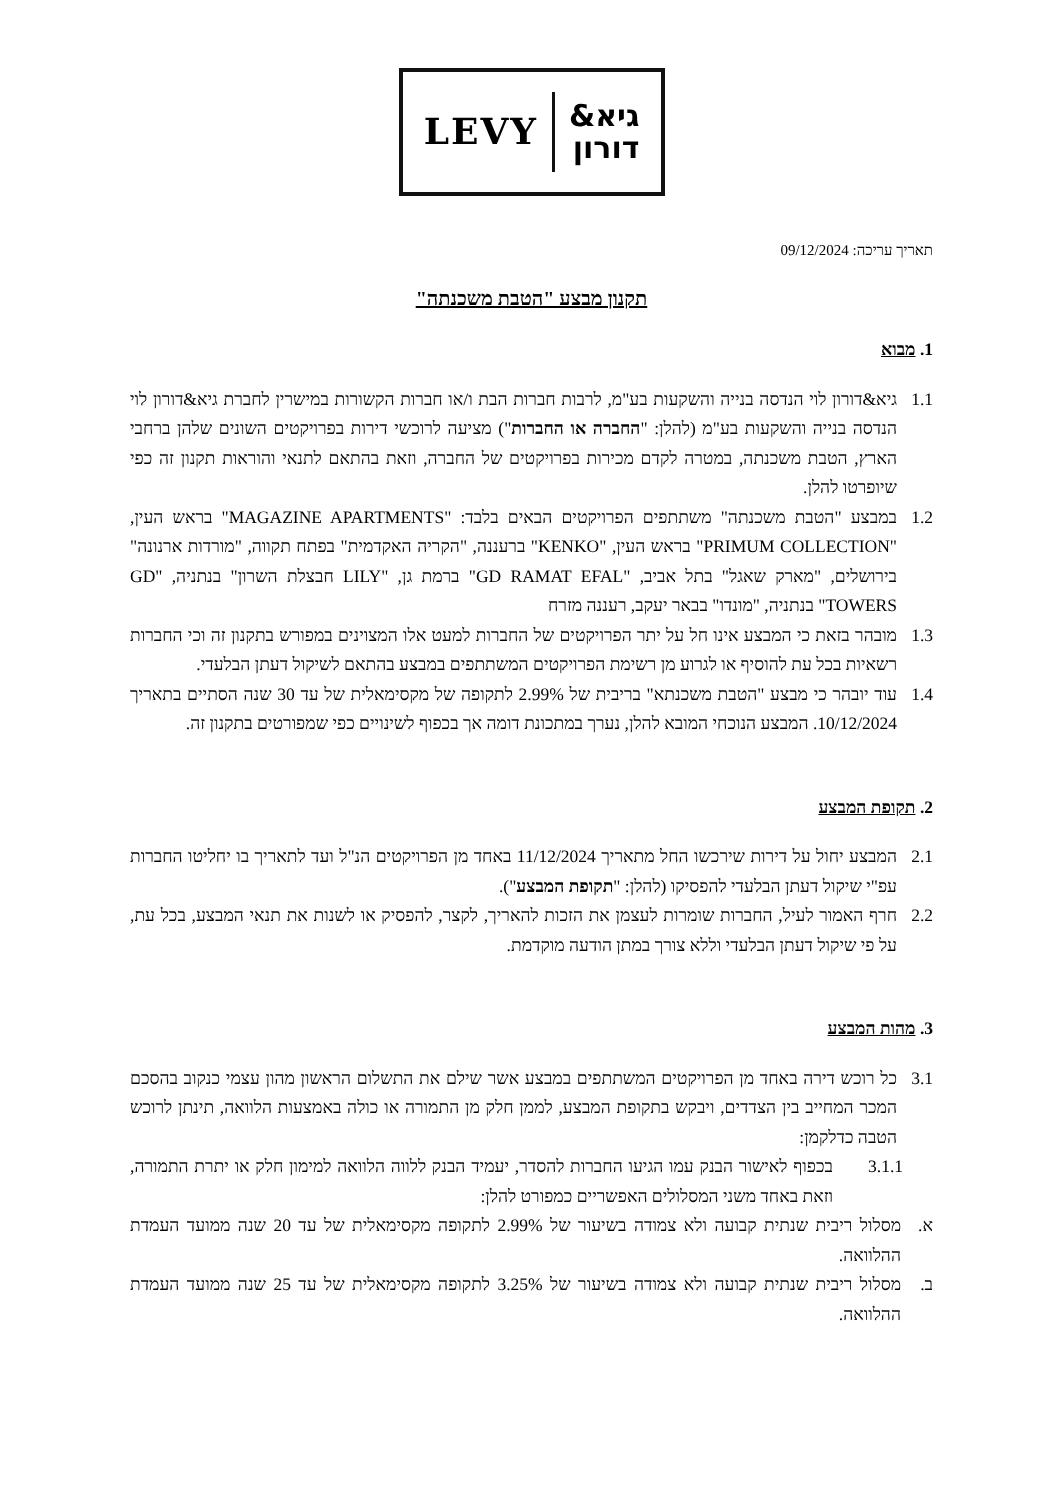LEVY
גיא&
דורון
תאריך עריכה: 09/12/2024
תקנון מבצע "הטבת משכנתה"
1. מבוא
1.1 גיא&דורון לוי הנדסה בנייה והשקעות בע"מ, לרבות חברות הבת ו/או חברות הקשורות במישרין לחברת גיא&דורון לוי הנדסה בנייה והשקעות בע"מ (להלן: "החברה או החברות") מציעה לרוכשי דירות בפרויקטים השונים שלהן ברחבי הארץ, הטבת משכנתה, במטרה לקדם מכירות בפרויקטים של החברה, וזאת בהתאם לתנאי והוראות תקנון זה כפי שיופרטו להלן.
1.2 במבצע "הטבת משכנתה" משתתפים הפרויקטים הבאים בלבד: "MAGAZINE APARTMENTS" בראש העין, "PRIMUM COLLECTION" בראש העין, "KENKO" ברעננה, "הקריה האקדמית" בפתח תקווה, "מורדות ארנונה" בירושלים, "מארק שאגל" בתל אביב, "GD RAMAT EFAL" ברמת גן, "LILY חבצלת השרון" בנתניה, "GD TOWERS" בנתניה, "מונדו" בבאר יעקב, רעננה מזרח
1.3 מובהר בזאת כי המבצע אינו חל על יתר הפרויקטים של החברות למעט אלו המצוינים במפורש בתקנון זה וכי החברות רשאיות בכל עת להוסיף או לגרוע מן רשימת הפרויקטים המשתתפים במבצע בהתאם לשיקול דעתן הבלעדי.
1.4 עוד יובהר כי מבצע "הטבת משכנתא" בריבית של 2.99% לתקופה של מקסימאלית של עד 30 שנה הסתיים בתאריך 10/12/2024. המבצע הנוכחי המובא להלן, נערך במתכונת דומה אך בכפוף לשינויים כפי שמפורטים בתקנון זה.
2. תקופת המבצע
2.1 המבצע יחול על דירות שירכשו החל מתאריך 11/12/2024 באחד מן הפרויקטים הנ"ל ועד לתאריך בו יחליטו החברות עפ"י שיקול דעתן הבלעדי להפסיקו (להלן: "תקופת המבצע").
2.2 חרף האמור לעיל, החברות שומרות לעצמן את הזכות להאריך, לקצר, להפסיק או לשנות את תנאי המבצע, בכל עת, על פי שיקול דעתן הבלעדי וללא צורך במתן הודעה מוקדמת.
3. מהות המבצע
3.1 כל רוכש דירה באחד מן הפרויקטים המשתתפים במבצע אשר שילם את התשלום הראשון מהון עצמי כנקוב בהסכם המכר המחייב בין הצדדים, ויבקש בתקופת המבצע, לממן חלק מן התמורה או כולה באמצעות הלוואה, תינתן לרוכש הטבה כדלקמן:
3.1.1 בכפוף לאישור הבנק עמו הגיעו החברות להסדר, יעמיד הבנק ללווה הלוואה למימון חלק או יתרת התמורה, וזאת באחד משני המסלולים האפשריים כמפורט להלן:
א. מסלול ריבית שנתית קבועה ולא צמודה בשיעור של 2.99% לתקופה מקסימאלית של עד 20 שנה ממועד העמדת ההלוואה.
ב. מסלול ריבית שנתית קבועה ולא צמודה בשיעור של 3.25% לתקופה מקסימאלית של עד 25 שנה ממועד העמדת ההלוואה.